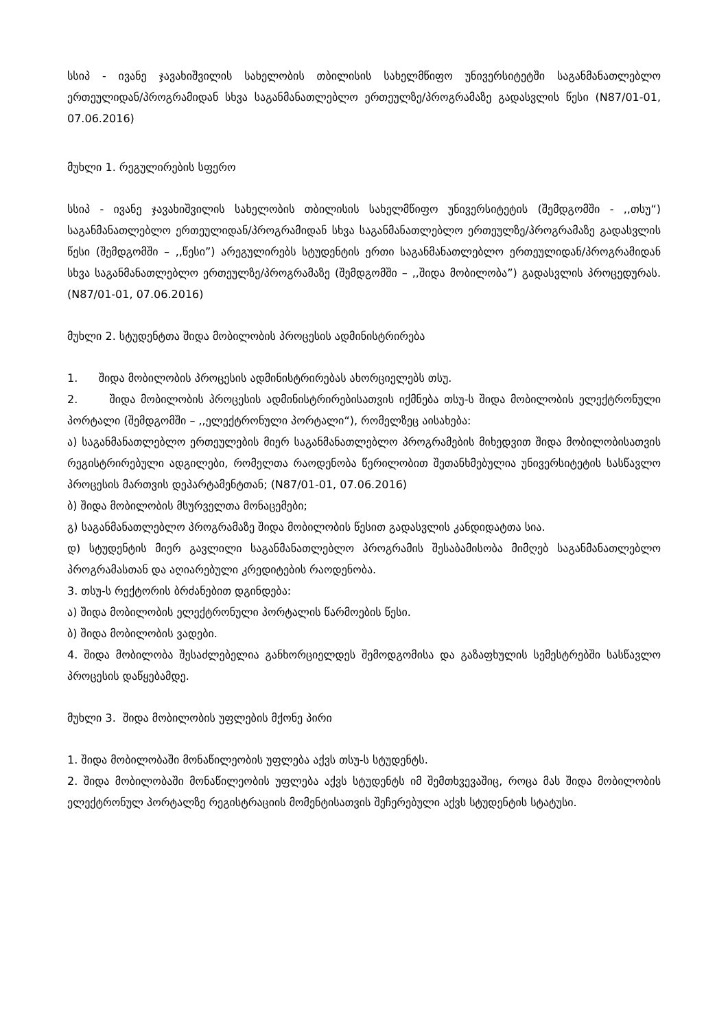სსიპ - ივანე ჯავახიშვილის სახელობის თბილისის სახელმწიფო უნივერსიტეტში საგანმანათლებლო ერთეულიდან/პროგრამიდან სხვა საგანმანათლებლო ერთეულზე/პროგრამაზე გადასვლის წესი (N87/01-01, 07.06.2016)
მუხლი 1. რეგულირების სფერო
სსიპ - ივანე ჯავახიშვილის სახელობის თბილისის სახელმწიფო უნივერსიტეტის (შემდგომში - ,,თსუ“) საგანმანათლებლო ერთეულიდან/პროგრამიდან სხვა საგანმანათლებლო ერთეულზე/პროგრამაზე გადასვლის წესი (შემდგომში – ,,წესი”) არეგულირებს სტუდენტის ერთი საგანმანათლებლო ერთეულიდან/პროგრამიდან სხვა საგანმანათლებლო ერთეულზე/პროგრამაზე (შემდგომში – ,,შიდა მობილობა”) გადასვლის პროცედურას. (N87/01-01, 07.06.2016)
მუხლი 2. სტუდენტთა შიდა მობილობის პროცესის ადმინისტრირება
1. შიდა მობილობის პროცესის ადმინისტრირებას ახორციელებს თსუ.
2. შიდა მობილობის პროცესის ადმინისტრირებისათვის იქმნება თსუ-ს შიდა მობილობის ელექტრონული პორტალი (შემდგომში – ,,ელექტრონული პორტალი“), რომელზეც აისახება:
ა) საგანმანათლებლო ერთეულების მიერ საგანმანათლებლო პროგრამების მიხედვით შიდა მობილობისათვის რეგისტრირებული ადგილები, რომელთა რაოდენობა წერილობით შეთანხმებულია უნივერსიტეტის სასწავლო პროცესის მართვის დეპარტამენტთან; (N87/01-01, 07.06.2016)
ბ) შიდა მობილობის მსურველთა მონაცემები;
გ) საგანმანათლებლო პროგრამაზე შიდა მობილობის წესით გადასვლის კანდიდატთა სია.
დ) სტუდენტის მიერ გავლილი საგანმანათლებლო პროგრამის შესაბამისობა მიმღებ საგანმანათლებლო პროგრამასთან და აღიარებული კრედიტების რაოდენობა.
3. თსუ-ს რექტორის ბრძანებით დგინდება:
ა) შიდა მობილობის ელექტრონული პორტალის წარმოების წესი.
ბ) შიდა მობილობის ვადები.
4. შიდა მობილობა შესაძლებელია განხორციელდეს შემოდგომისა და გაზაფხულის სემესტრებში სასწავლო პროცესის დაწყებამდე.
მუხლი 3. შიდა მობილობის უფლების მქონე პირი
1. შიდა მობილობაში მონაწილეობის უფლება აქვს თსუ-ს სტუდენტს.
2. შიდა მობილობაში მონაწილეობის უფლება აქვს სტუდენტს იმ შემთხვევაშიც, როცა მას შიდა მობილობის ელექტრონულ პორტალზე რეგისტრაციის მომენტისათვის შეჩერებული აქვს სტუდენტის სტატუსი.